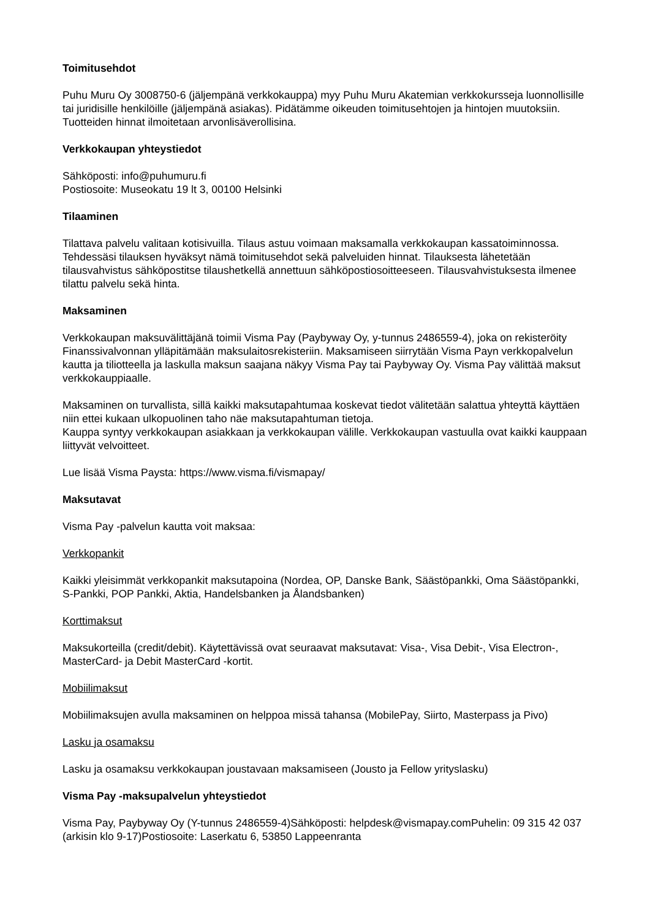Toimitusehdot
Puhu Muru Oy 3008750-6 (jäljempänä verkkokauppa) myy Puhu Muru Akatemian verkkokursseja luonnollisille tai juridisille henkilöille (jäljempänä asiakas). Pidätämme oikeuden toimitusehtojen ja hintojen muutoksiin. Tuotteiden hinnat ilmoitetaan arvonlisäverollisina.
Verkkokaupan yhteystiedot
Sähköposti: info@puhumuru.fi
Postiosoite: Museokatu 19 lt 3, 00100 Helsinki
Tilaaminen
Tilattava palvelu valitaan kotisivuilla. Tilaus astuu voimaan maksamalla verkkokaupan kassatoiminnossa. Tehdessäsi tilauksen hyväksyt nämä toimitusehdot sekä palveluiden hinnat. Tilauksesta lähetetään tilausvahvistus sähköpostitse tilaushetkellä annettuun sähköpostiosoitteeseen. Tilausvahvistuksesta ilmenee tilattu palvelu sekä hinta.
Maksaminen
Verkkokaupan maksuvälittäjänä toimii Visma Pay (Paybyway Oy, y-tunnus 2486559-4), joka on rekisteröity Finanssivalvonnan ylläpitämään maksulaitosrekisteriin. Maksamiseen siirrytään Visma Payn verkkopalvelun kautta ja tiliotteella ja laskulla maksun saajana näkyy Visma Pay tai Paybyway Oy. Visma Pay välittää maksut verkkokauppiaalle.
Maksaminen on turvallista, sillä kaikki maksutapahtumaa koskevat tiedot välitetään salattua yhteyttä käyttäen niin ettei kukaan ulkopuolinen taho näe maksutapahtuman tietoja.
Kauppa syntyy verkkokaupan asiakkaan ja verkkokaupan välille. Verkkokaupan vastuulla ovat kaikki kauppaan liittyvät velvoitteet.
Lue lisää Visma Paysta: https://www.visma.fi/vismapay/
Maksutavat
Visma Pay -palvelun kautta voit maksaa:
Verkkopankit
Kaikki yleisimmät verkkopankit maksutapoina (Nordea, OP, Danske Bank, Säästöpankki, Oma Säästöpankki, S-Pankki, POP Pankki, Aktia, Handelsbanken ja Ålandsbanken)
Korttimaksut
Maksukorteilla (credit/debit). Käytettävissä ovat seuraavat maksutavat: Visa-, Visa Debit-, Visa Electron-, MasterCard- ja Debit MasterCard -kortit.
Mobiilimaksut
Mobiilimaksujen avulla maksaminen on helppoa missä tahansa (MobilePay, Siirto, Masterpass ja Pivo)
Lasku ja osamaksu
Lasku ja osamaksu verkkokaupan joustavaan maksamiseen (Jousto ja Fellow yrityslasku)
Visma Pay -maksupalvelun yhteystiedot
Visma Pay, Paybyway Oy (Y-tunnus 2486559-4)Sähköposti: helpdesk@vismapay.comPuhelin: 09 315 42 037 (arkisin klo 9-17)Postiosoite: Laserkatu 6, 53850 Lappeenranta